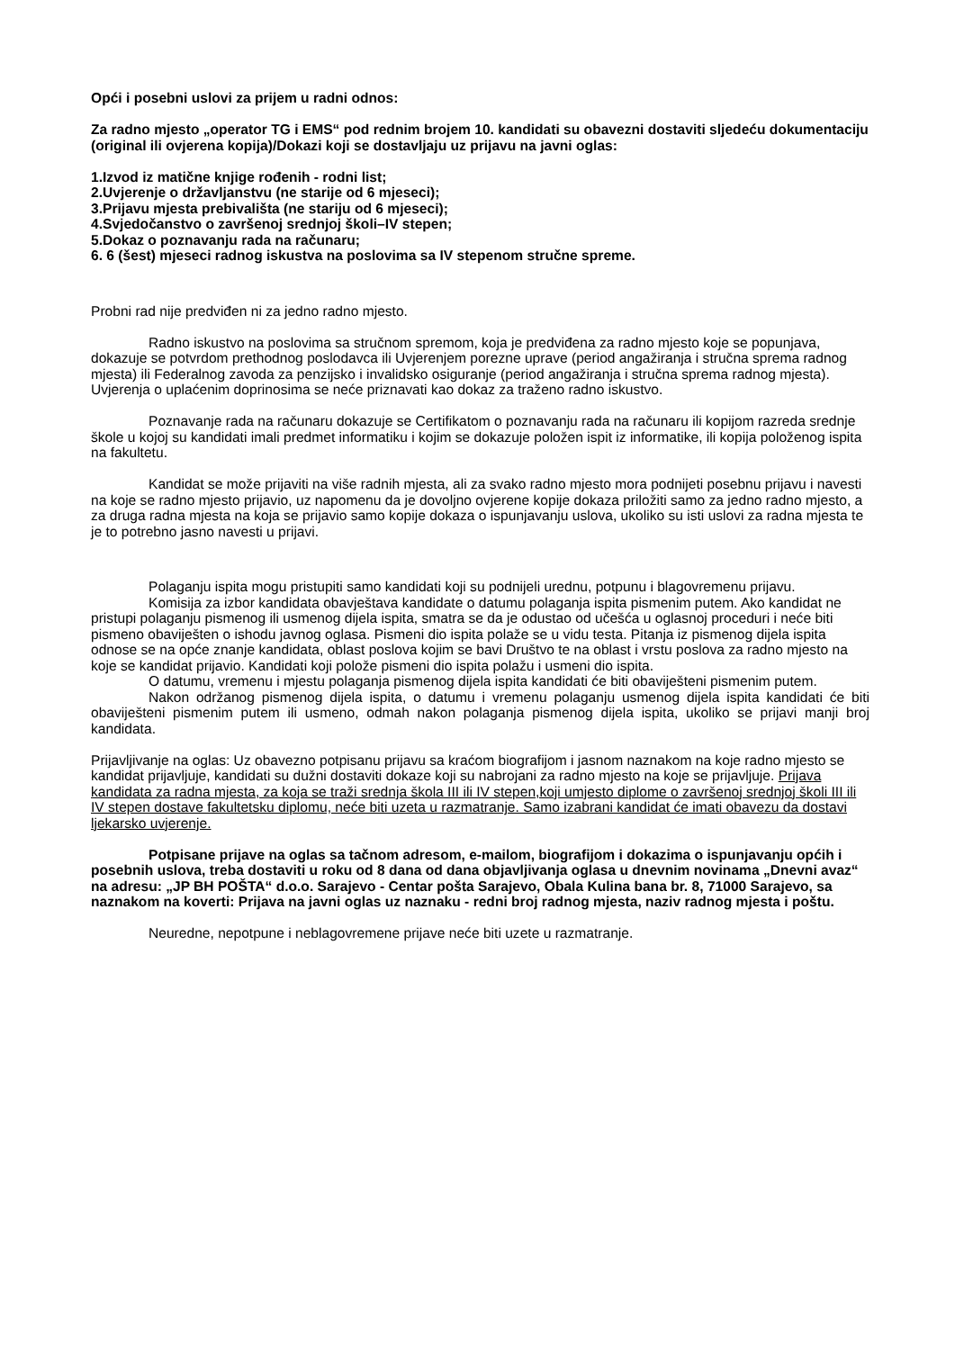Opći i posebni uslovi za prijem u radni odnos:
Za radno mjesto „operator TG i EMS“ pod rednim brojem 10. kandidati su obavezni dostaviti sljedeću dokumentaciju (original ili ovjerena kopija)/Dokazi koji se dostavljaju uz prijavu na javni oglas:
1.Izvod iz matične knjige rođenih - rodni list;
2.Uvjerenje o državljanstvu (ne starije od 6 mjeseci);
3.Prijavu mjesta prebivališta (ne stariju od 6 mjeseci);
4.Svjedočanstvo o završenoj srednjoj školi–IV stepen;
5.Dokaz o poznavanju rada na računaru;
6. 6 (šest) mjeseci radnog iskustva na poslovima sa IV stepenom stručne spreme.
Probni rad nije predviđen ni za jedno radno mjesto.
Radno iskustvo na poslovima sa stručnom spremom, koja je predviđena za radno mjesto koje se popunjava, dokazuje se potvrdom prethodnog poslodavca ili Uvjerenjem porezne uprave (period angažiranja i stručna sprema radnog mjesta) ili Federalnog zavoda za penzijsko i invalidsko osiguranje (period angažiranja i stručna sprema radnog mjesta). Uvjerenja o uplaćenim doprinosima se neće priznavati kao dokaz za traženo radno iskustvo.
Poznavanje rada na računaru dokazuje se Certifikatom o poznavanju rada na računaru ili kopijom razreda srednje škole u kojoj su kandidati imali predmet informatiku i kojim se dokazuje položen ispit iz informatike, ili kopija položenog ispita na fakultetu.
Kandidat se može prijaviti na više radnih mjesta, ali za svako radno mjesto mora podnijeti posebnu prijavu i navesti na koje se radno mjesto prijavio, uz napomenu da je dovoljno ovjerene kopije dokaza priložiti samo za jedno radno mjesto, a za druga radna mjesta na koja se prijavio samo kopije dokaza o ispunjavanju uslova, ukoliko su isti uslovi za radna mjesta te je to potrebno jasno navesti u prijavi.
Polaganju ispita mogu pristupiti samo kandidati koji su podnijeli urednu, potpunu i blagovremenu prijavu.
Komisija za izbor kandidata obavještava kandidate o datumu polaganja ispita pismenim putem. Ako kandidat ne pristupi polaganju pismenog ili usmenog dijela ispita, smatra se da je odustao od učešća u oglasnoj proceduri i neće biti pismeno obaviješten o ishodu javnog oglasa. Pismeni dio ispita polaže se u vidu testa. Pitanja iz pismenog dijela ispita odnose se na opće znanje kandidata, oblast poslova kojim se bavi Društvo te na oblast i vrstu poslova za radno mjesto na koje se kandidat prijavio. Kandidati koji polože pismeni dio ispita polažu i usmeni dio ispita.
O datumu, vremenu i mjestu polaganja pismenog dijela ispita kandidati će biti obaviješteni pismenim putem.
Nakon održanog pismenog dijela ispita, o datumu i vremenu polaganju usmenog dijela ispita kandidati će biti obaviješteni pismenim putem ili usmeno, odmah nakon polaganja pismenog dijela ispita, ukoliko se prijavi manji broj kandidata.
Prijavljivanje na oglas: Uz obavezno potpisanu prijavu sa kraćom biografijom i jasnom naznakom na koje radno mjesto se kandidat prijavljuje, kandidati su dužni dostaviti dokaze koji su nabrojani za radno mjesto na koje se prijavljuje. Prijava kandidata za radna mjesta, za koja se traži srednja škola III ili IV stepen,koji umjesto diplome o završenoj srednjoj školi III ili IV stepen dostave fakultetsku diplomu, neće biti uzeta u razmatranje. Samo izabrani kandidat će imati obavezu da dostavi ljekarsko uvjerenje.
Potpisane prijave na oglas sa tačnom adresom, e-mailom, biografijom i dokazima o ispunjavanju općih i posebnih uslova, treba dostaviti u roku od 8 dana od dana objavljivanja oglasa u dnevnim novinama „Dnevni avaz“ na adresu: „JP BH POŠTA“ d.o.o. Sarajevo - Centar pošta Sarajevo, Obala Kulina bana br. 8, 71000 Sarajevo, sa naznakom na koverti: Prijava na javni oglas uz naznaku - redni broj radnog mjesta, naziv radnog mjesta i poštu.
Neuredne, nepotpune i neblagovremene prijave neće biti uzete u razmatranje.